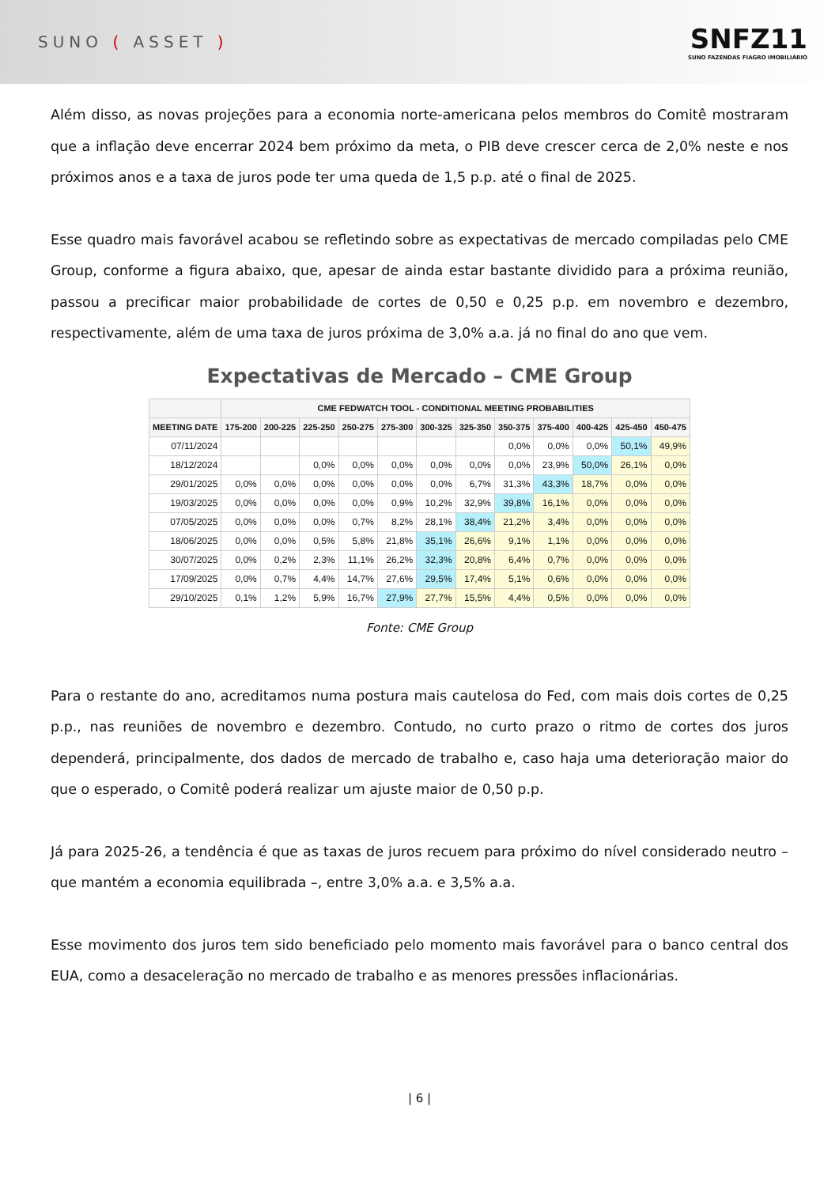SUNO ( ASSET )
SNFZ11
SUNO FAZENDAS FIAGRO IMOBILIÁRIO
Além disso, as novas projeções para a economia norte-americana pelos membros do Comitê mostraram que a inflação deve encerrar 2024 bem próximo da meta, o PIB deve crescer cerca de 2,0% neste e nos próximos anos e a taxa de juros pode ter uma queda de 1,5 p.p. até o final de 2025.
Esse quadro mais favorável acabou se refletindo sobre as expectativas de mercado compiladas pelo CME Group, conforme a figura abaixo, que, apesar de ainda estar bastante dividido para a próxima reunião, passou a precificar maior probabilidade de cortes de 0,50 e 0,25 p.p. em novembro e dezembro, respectivamente, além de uma taxa de juros próxima de 3,0% a.a. já no final do ano que vem.
Expectativas de Mercado – CME Group
| | CME FEDWATCH TOOL - CONDITIONAL MEETING PROBABILITIES | | | | | | | | | | | |
| --- | --- | --- | --- | --- | --- | --- | --- | --- | --- | --- | --- | --- |
| MEETING DATE | 175-200 | 200-225 | 225-250 | 250-275 | 275-300 | 300-325 | 325-350 | 350-375 | 375-400 | 400-425 | 425-450 | 450-475 |
| 07/11/2024 | | | | | | | | 0,0% | 0,0% | 0,0% | 50,1% | 49,9% |
| 18/12/2024 | | | 0,0% | 0,0% | 0,0% | 0,0% | 0,0% | 0,0% | 23,9% | 50,0% | 26,1% | 0,0% |
| 29/01/2025 | 0,0% | 0,0% | 0,0% | 0,0% | 0,0% | 0,0% | 6,7% | 31,3% | 43,3% | 18,7% | 0,0% | 0,0% |
| 19/03/2025 | 0,0% | 0,0% | 0,0% | 0,0% | 0,9% | 10,2% | 32,9% | 39,8% | 16,1% | 0,0% | 0,0% | 0,0% |
| 07/05/2025 | 0,0% | 0,0% | 0,0% | 0,7% | 8,2% | 28,1% | 38,4% | 21,2% | 3,4% | 0,0% | 0,0% | 0,0% |
| 18/06/2025 | 0,0% | 0,0% | 0,5% | 5,8% | 21,8% | 35,1% | 26,6% | 9,1% | 1,1% | 0,0% | 0,0% | 0,0% |
| 30/07/2025 | 0,0% | 0,2% | 2,3% | 11,1% | 26,2% | 32,3% | 20,8% | 6,4% | 0,7% | 0,0% | 0,0% | 0,0% |
| 17/09/2025 | 0,0% | 0,7% | 4,4% | 14,7% | 27,6% | 29,5% | 17,4% | 5,1% | 0,6% | 0,0% | 0,0% | 0,0% |
| 29/10/2025 | 0,1% | 1,2% | 5,9% | 16,7% | 27,9% | 27,7% | 15,5% | 4,4% | 0,5% | 0,0% | 0,0% | 0,0% |
Fonte: CME Group
Para o restante do ano, acreditamos numa postura mais cautelosa do Fed, com mais dois cortes de 0,25 p.p., nas reuniões de novembro e dezembro. Contudo, no curto prazo o ritmo de cortes dos juros dependerá, principalmente, dos dados de mercado de trabalho e, caso haja uma deterioração maior do que o esperado, o Comitê poderá realizar um ajuste maior de 0,50 p.p.
Já para 2025-26, a tendência é que as taxas de juros recuem para próximo do nível considerado neutro – que mantém a economia equilibrada –, entre 3,0% a.a. e 3,5% a.a.
Esse movimento dos juros tem sido beneficiado pelo momento mais favorável para o banco central dos EUA, como a desaceleração no mercado de trabalho e as menores pressões inflacionárias.
| 6 |